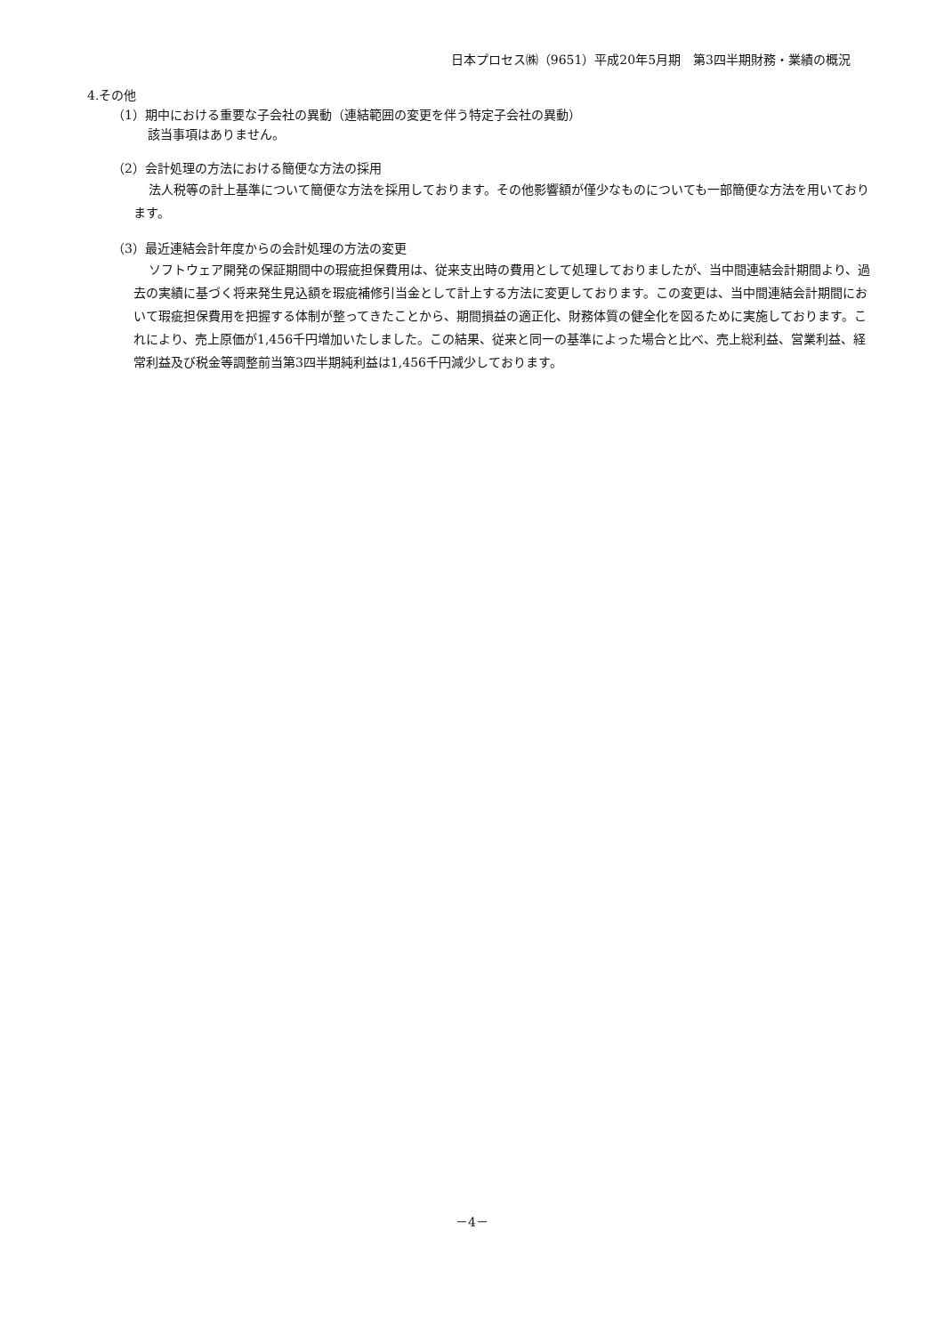日本プロセス㈱（9651）平成20年5月期　第3四半期財務・業績の概況
4.その他
（1）期中における重要な子会社の異動（連結範囲の変更を伴う特定子会社の異動）
該当事項はありません。
（2）会計処理の方法における簡便な方法の採用
法人税等の計上基準について簡便な方法を採用しております。その他影響額が僅少なものについても一部簡便な方法を用いております。
（3）最近連結会計年度からの会計処理の方法の変更
ソフトウェア開発の保証期間中の瑕疵担保費用は、従来支出時の費用として処理しておりましたが、当中間連結会計期間より、過去の実績に基づく将来発生見込額を瑕疵補修引当金として計上する方法に変更しております。この変更は、当中間連結会計期間において瑕疵担保費用を把握する体制が整ってきたことから、期間損益の適正化、財務体質の健全化を図るために実施しております。これにより、売上原価が1,456千円増加いたしました。この結果、従来と同一の基準によった場合と比べ、売上総利益、営業利益、経常利益及び税金等調整前当第3四半期純利益は1,456千円減少しております。
－4－